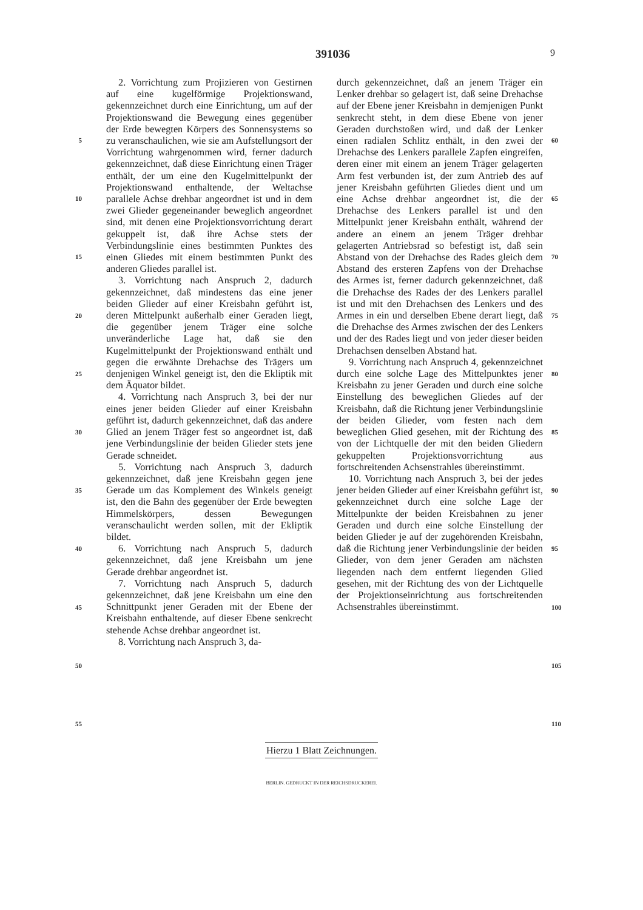391036 9
5
10
15
20
25
30
35
40
45
50
55
2. Vorrichtung zum Projizieren von Gestirnen auf eine kugelförmige Projektionswand, gekennzeichnet durch eine Einrichtung, um auf der Projektionswand die Bewegung eines gegenüber der Erde bewegten Körpers des Sonnensystems so zu veranschaulichen, wie sie am Aufstellungsort der Vorrichtung wahrgenommen wird, ferner dadurch gekennzeichnet, daß diese Einrichtung einen Träger enthält, der um eine den Kugelmittelpunkt der Projektionswand enthaltende, der Weltachse parallele Achse drehbar angeordnet ist und in dem zwei Glieder gegeneinander beweglich angeordnet sind, mit denen eine Projektionsvorrichtung derart gekuppelt ist, daß ihre Achse stets der Verbindungslinie eines bestimmten Punktes des einen Gliedes mit einem bestimmten Punkt des anderen Gliedes parallel ist.
3. Vorrichtung nach Anspruch 2, dadurch gekennzeichnet, daß mindestens das eine jener beiden Glieder auf einer Kreisbahn geführt ist, deren Mittelpunkt außerhalb einer Geraden liegt, die gegenüber jenem Träger eine solche unveränderliche Lage hat, daß sie den Kugelmittelpunkt der Projektionswand enthält und gegen die erwähnte Drehachse des Trägers um denjenigen Winkel geneigt ist, den die Ekliptik mit dem Äquator bildet.
4. Vorrichtung nach Anspruch 3, bei der nur eines jener beiden Glieder auf einer Kreisbahn geführt ist, dadurch gekennzeichnet, daß das andere Glied an jenem Träger fest so angeordnet ist, daß jene Verbindungslinie der beiden Glieder stets jene Gerade schneidet.
5. Vorrichtung nach Anspruch 3, dadurch gekennzeichnet, daß jene Kreisbahn gegen jene Gerade um das Komplement des Winkels geneigt ist, den die Bahn des gegenüber der Erde bewegten Himmelskörpers, dessen Bewegungen veranschaulicht werden sollen, mit der Ekliptik bildet.
6. Vorrichtung nach Anspruch 5, dadurch gekennzeichnet, daß jene Kreisbahn um jene Gerade drehbar angeordnet ist.
7. Vorrichtung nach Anspruch 5, dadurch gekennzeichnet, daß jene Kreisbahn um eine den Schnittpunkt jener Geraden mit der Ebene der Kreisbahn enthaltende, auf dieser Ebene senkrecht stehende Achse drehbar angeordnet ist.
8. Vorrichtung nach Anspruch 3, da-
durch gekennzeichnet, daß an jenem Träger ein Lenker drehbar so gelagert ist, daß seine Drehachse auf der Ebene jener Kreisbahn in demjenigen Punkt senkrecht steht, in dem diese Ebene von jener Geraden durchstoßen wird, und daß der Lenker einen radialen Schlitz enthält, in den zwei der Drehachse des Lenkers parallele Zapfen eingreifen, deren einer mit einem an jenem Träger gelagerten Arm fest verbunden ist, der zum Antrieb des auf jener Kreisbahn geführten Gliedes dient und um eine Achse drehbar angeordnet ist, die der Drehachse des Lenkers parallel ist und den Mittelpunkt jener Kreisbahn enthält, während der andere an einem an jenem Träger drehbar gelagerten Antriebsrad so befestigt ist, daß sein Abstand von der Drehachse des Rades gleich dem Abstand des ersteren Zapfens von der Drehachse des Armes ist, ferner dadurch gekennzeichnet, daß die Drehachse des Rades der des Lenkers parallel ist und mit den Drehachsen des Lenkers und des Armes in ein und derselben Ebene derart liegt, daß die Drehachse des Armes zwischen der des Lenkers und der des Rades liegt und von jeder dieser beiden Drehachsen denselben Abstand hat.
9. Vorrichtung nach Anspruch 4, gekennzeichnet durch eine solche Lage des Mittelpunktes jener Kreisbahn zu jener Geraden und durch eine solche Einstellung des beweglichen Gliedes auf der Kreisbahn, daß die Richtung jener Verbindungslinie der beiden Glieder, vom festen nach dem beweglichen Glied gesehen, mit der Richtung des von der Lichtquelle der mit den beiden Gliedern gekuppelten Projektionsvorrichtung aus fortschreitenden Achsenstrahles übereinstimmt.
10. Vorrichtung nach Anspruch 3, bei der jedes jener beiden Glieder auf einer Kreisbahn geführt ist, gekennzeichnet durch eine solche Lage der Mittelpunkte der beiden Kreisbahnen zu jener Geraden und durch eine solche Einstellung der beiden Glieder je auf der zugehörenden Kreisbahn, daß die Richtung jener Verbindungslinie der beiden Glieder, von dem jener Geraden am nächsten liegenden nach dem entfernt liegenden Glied gesehen, mit der Richtung des von der Lichtquelle der Projektionseinrichtung aus fortschreitenden Achsenstrahles übereinstimmt.
60
65
70
75
80
85
90
95
100
105
110
Hierzu 1 Blatt Zeichnungen.
BERLIN. GEDRUCKT IN DER REICHSDRUCKEREI.